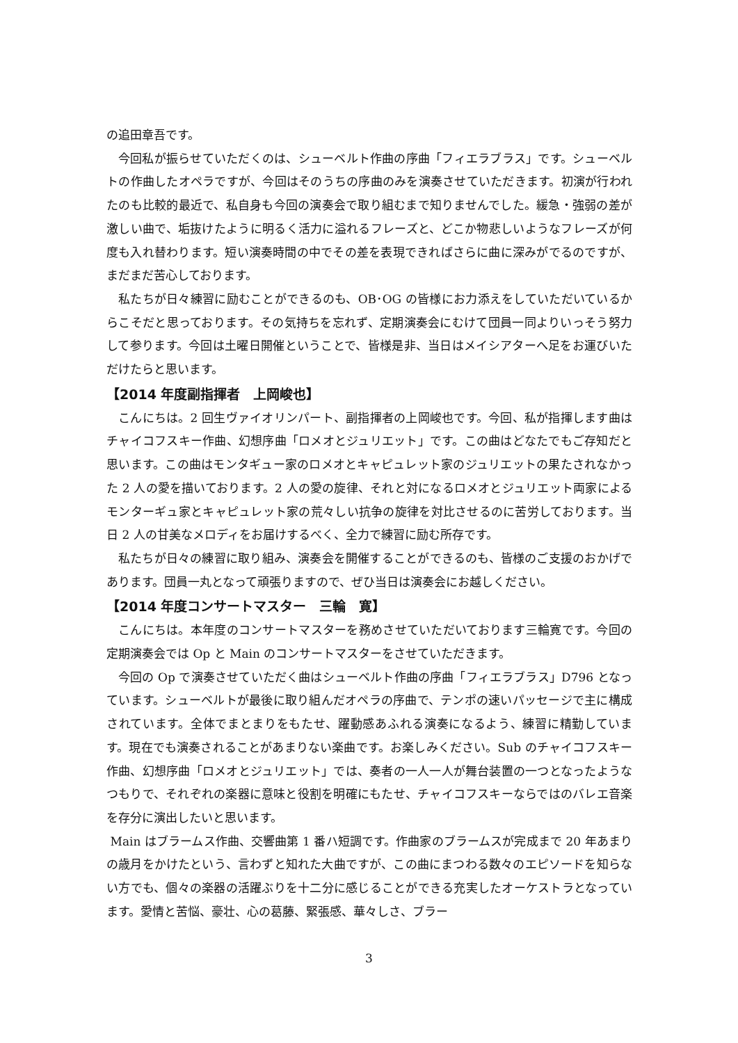の追田章吾です。
今回私が振らせていただくのは、シューベルト作曲の序曲「フィエラブラス」です。シューベルトの作曲したオペラですが、今回はそのうちの序曲のみを演奏させていただきます。初演が行われたのも比較的最近で、私自身も今回の演奏会で取り組むまで知りませんでした。緩急・強弱の差が激しい曲で、垢抜けたように明るく活力に溢れるフレーズと、どこか物悲しいようなフレーズが何度も入れ替わります。短い演奏時間の中でその差を表現できればさらに曲に深みがでるのですが、まだまだ苦心しております。
私たちが日々練習に励むことができるのも、OB･OG の皆様にお力添えをしていただいているからこそだと思っております。その気持ちを忘れず、定期演奏会にむけて団員一同よりいっそう努力して参ります。今回は土曜日開催ということで、皆様是非、当日はメイシアターへ足をお運びいただけたらと思います。
【2014 年度副指揮者　上岡峻也】
こんにちは。2 回生ヴァイオリンパート、副指揮者の上岡峻也です。今回、私が指揮します曲はチャイコフスキー作曲、幻想序曲「ロメオとジュリエット」です。この曲はどなたでもご存知だと思います。この曲はモンタギュー家のロメオとキャピュレット家のジュリエットの果たされなかった 2 人の愛を描いております。2 人の愛の旋律、それと対になるロメオとジュリエット両家によるモンターギュ家とキャピュレット家の荒々しい抗争の旋律を対比させるのに苦労しております。当日 2 人の甘美なメロディをお届けするべく、全力で練習に励む所存です。
私たちが日々の練習に取り組み、演奏会を開催することができるのも、皆様のご支援のおかげであります。団員一丸となって頑張りますので、ぜひ当日は演奏会にお越しください。
【2014 年度コンサートマスター　三輪　寛】
こんにちは。本年度のコンサートマスターを務めさせていただいております三輪寛です。今回の定期演奏会では Op と Main のコンサートマスターをさせていただきます。
今回の Op で演奏させていただく曲はシューベルト作曲の序曲「フィエラブラス」D796 となっています。シューベルトが最後に取り組んだオペラの序曲で、テンポの速いパッセージで主に構成されています。全体でまとまりをもたせ、躍動感あふれる演奏になるよう、練習に精勤しています。現在でも演奏されることがあまりない楽曲です。お楽しみください。Sub のチャイコフスキー作曲、幻想序曲「ロメオとジュリエット」では、奏者の一人一人が舞台装置の一つとなったようなつもりで、それぞれの楽器に意味と役割を明確にもたせ、チャイコフスキーならではのバレエ音楽を存分に演出したいと思います。
Main はブラームス作曲、交響曲第 1 番ハ短調です。作曲家のブラームスが完成まで 20 年あまりの歳月をかけたという、言わずと知れた大曲ですが、この曲にまつわる数々のエピソードを知らない方でも、個々の楽器の活躍ぶりを十二分に感じることができる充実したオーケストラとなっています。愛情と苦悩、豪壮、心の葛藤、緊張感、華々しさ、ブラー
3